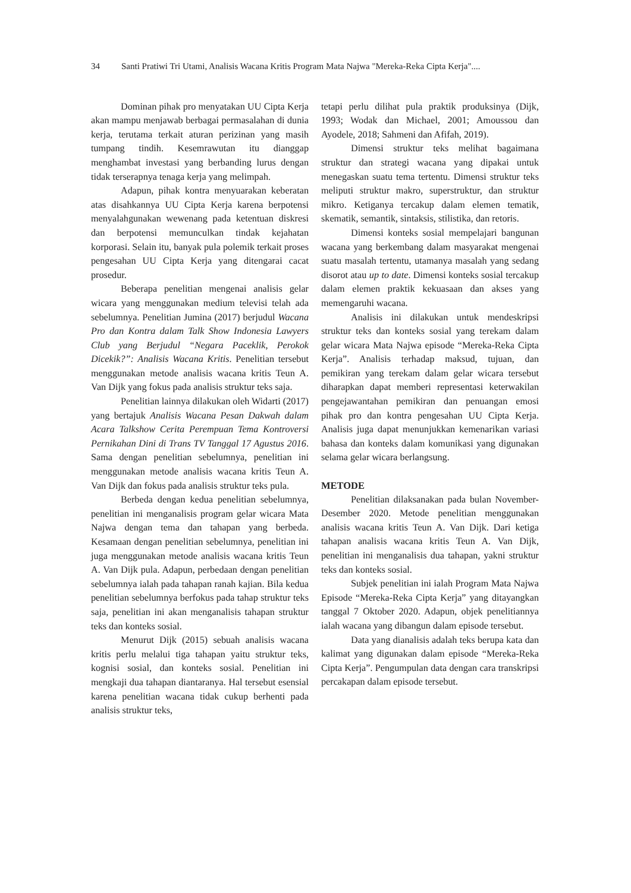34 Santi Pratiwi Tri Utami, Analisis Wacana Kritis Program Mata Najwa "Mereka-Reka Cipta Kerja"....
Dominan pihak pro menyatakan UU Cipta Kerja akan mampu menjawab berbagai permasalahan di dunia kerja, terutama terkait aturan perizinan yang masih tumpang tindih. Kesemrawutan itu dianggap menghambat investasi yang berbanding lurus dengan tidak terserapnya tenaga kerja yang melimpah.
Adapun, pihak kontra menyuarakan keberatan atas disahkannya UU Cipta Kerja karena berpotensi menyalahgunakan wewenang pada ketentuan diskresi dan berpotensi memunculkan tindak kejahatan korporasi. Selain itu, banyak pula polemik terkait proses pengesahan UU Cipta Kerja yang ditengarai cacat prosedur.
Beberapa penelitian mengenai analisis gelar wicara yang menggunakan medium televisi telah ada sebelumnya. Penelitian Jumina (2017) berjudul Wacana Pro dan Kontra dalam Talk Show Indonesia Lawyers Club yang Berjudul “Negara Paceklik, Perokok Dicekik?”: Analisis Wacana Kritis. Penelitian tersebut menggunakan metode analisis wacana kritis Teun A. Van Dijk yang fokus pada analisis struktur teks saja.
Penelitian lainnya dilakukan oleh Widarti (2017) yang bertajuk Analisis Wacana Pesan Dakwah dalam Acara Talkshow Cerita Perempuan Tema Kontroversi Pernikahan Dini di Trans TV Tanggal 17 Agustus 2016. Sama dengan penelitian sebelumnya, penelitian ini menggunakan metode analisis wacana kritis Teun A. Van Dijk dan fokus pada analisis struktur teks pula.
Berbeda dengan kedua penelitian sebelumnya, penelitian ini menganalisis program gelar wicara Mata Najwa dengan tema dan tahapan yang berbeda. Kesamaan dengan penelitian sebelumnya, penelitian ini juga menggunakan metode analisis wacana kritis Teun A. Van Dijk pula. Adapun, perbedaan dengan penelitian sebelumnya ialah pada tahapan ranah kajian. Bila kedua penelitian sebelumnya berfokus pada tahap struktur teks saja, penelitian ini akan menganalisis tahapan struktur teks dan konteks sosial.
Menurut Dijk (2015) sebuah analisis wacana kritis perlu melalui tiga tahapan yaitu struktur teks, kognisi sosial, dan konteks sosial. Penelitian ini mengkaji dua tahapan diantaranya. Hal tersebut esensial karena penelitian wacana tidak cukup berhenti pada analisis struktur teks,
tetapi perlu dilihat pula praktik produksinya (Dijk, 1993; Wodak dan Michael, 2001; Amoussou dan Ayodele, 2018; Sahmeni dan Afifah, 2019).
Dimensi struktur teks melihat bagaimana struktur dan strategi wacana yang dipakai untuk menegaskan suatu tema tertentu. Dimensi struktur teks meliputi struktur makro, superstruktur, dan struktur mikro. Ketiganya tercakup dalam elemen tematik, skematik, semantik, sintaksis, stilistika, dan retoris.
Dimensi konteks sosial mempelajari bangunan wacana yang berkembang dalam masyarakat mengenai suatu masalah tertentu, utamanya masalah yang sedang disorot atau up to date. Dimensi konteks sosial tercakup dalam elemen praktik kekuasaan dan akses yang memengaruhi wacana.
Analisis ini dilakukan untuk mendeskripsi struktur teks dan konteks sosial yang terekam dalam gelar wicara Mata Najwa episode “Mereka-Reka Cipta Kerja”. Analisis terhadap maksud, tujuan, dan pemikiran yang terekam dalam gelar wicara tersebut diharapkan dapat memberi representasi keterwakilan pengejawantahan pemikiran dan penuangan emosi pihak pro dan kontra pengesahan UU Cipta Kerja. Analisis juga dapat menunjukkan kemenarikan variasi bahasa dan konteks dalam komunikasi yang digunakan selama gelar wicara berlangsung.
METODE
Penelitian dilaksanakan pada bulan November-Desember 2020. Metode penelitian menggunakan analisis wacana kritis Teun A. Van Dijk. Dari ketiga tahapan analisis wacana kritis Teun A. Van Dijk, penelitian ini menganalisis dua tahapan, yakni struktur teks dan konteks sosial.
Subjek penelitian ini ialah Program Mata Najwa Episode “Mereka-Reka Cipta Kerja” yang ditayangkan tanggal 7 Oktober 2020. Adapun, objek penelitiannya ialah wacana yang dibangun dalam episode tersebut.
Data yang dianalisis adalah teks berupa kata dan kalimat yang digunakan dalam episode “Mereka-Reka Cipta Kerja”. Pengumpulan data dengan cara transkripsi percakapan dalam episode tersebut.